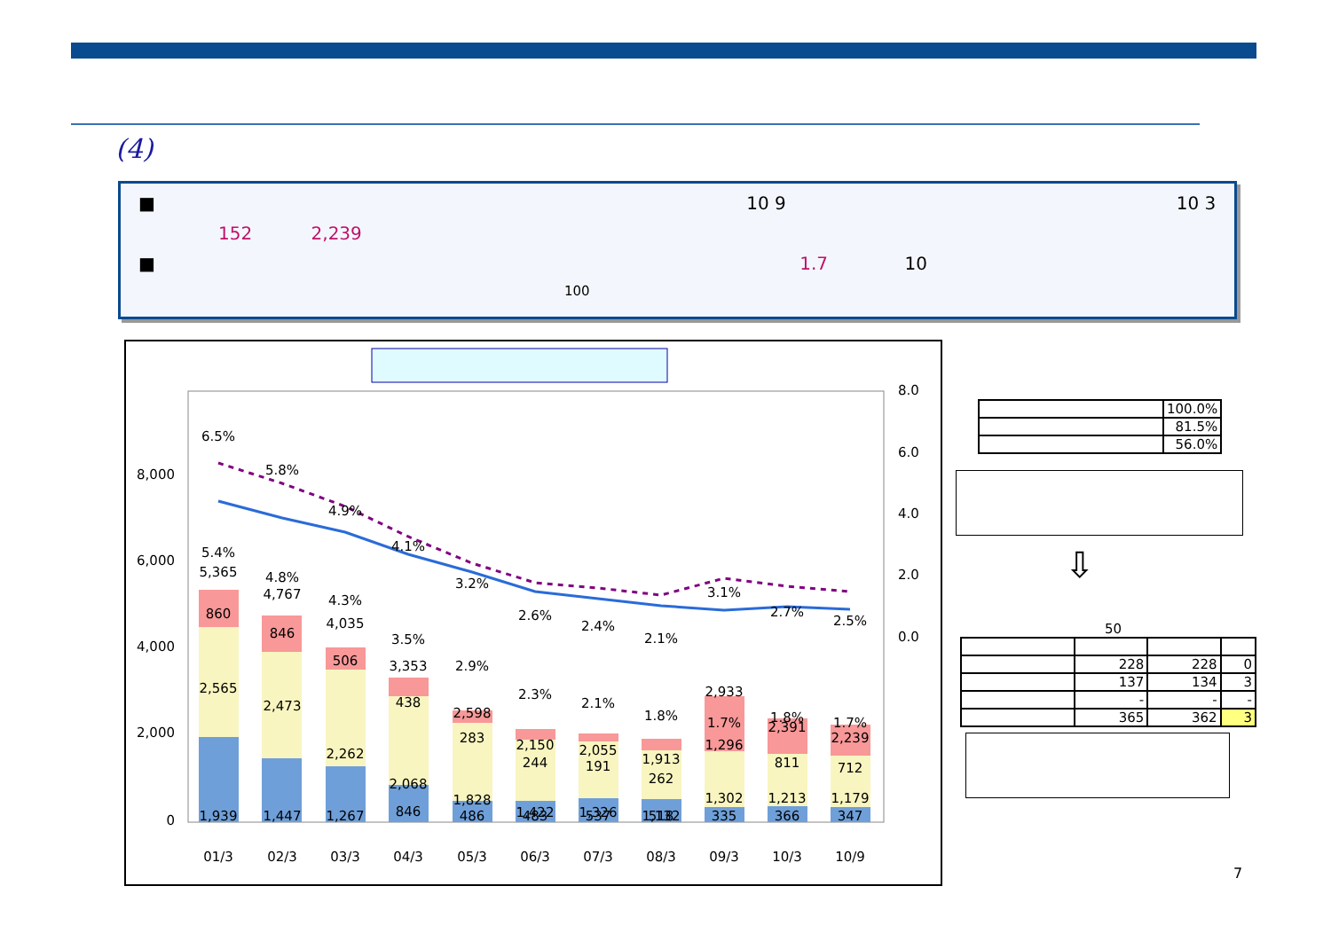(4)
■ 10 9 10 3
152 2,239
■ 1.7 10
100
8,000
6,000
4,000
2,000
0
8.0
6.0
4.0
2.0
0.0
5,365
860
2,565
1,939
4,767
846
2,473
1,447
4,035
506
2,262
1,267
3,353
438
2,068
846
2,598
283
1,828
486
2,150
244
1,422
483
2,055
191
1,326
537
1,913
262
1,132
518
2,933
1,296
1,302
335
2,391
811
1,213
366
2,239
712
1,179
347
6.5%
5.8%
4.9%
4.1%
3.2%
2.6%
2.4%
2.1%
3.1%
2.7%
2.5%
5.4%
4.8%
4.3%
3.5%
2.9%
2.3%
2.1%
1.8%
1.7%
1.8%
1.7%
01/3
02/3
03/3
04/3
05/3
06/3
07/3
08/3
09/3
10/3
10/9
/
| | 100.0% |
| | 81.5% |
| | 56.0% |
⇩
50
| | 228 | 228 | 0 |
| | 137 | 134 | 3 |
| | - | - | - |
| | 365 | 362 | 3 |
7